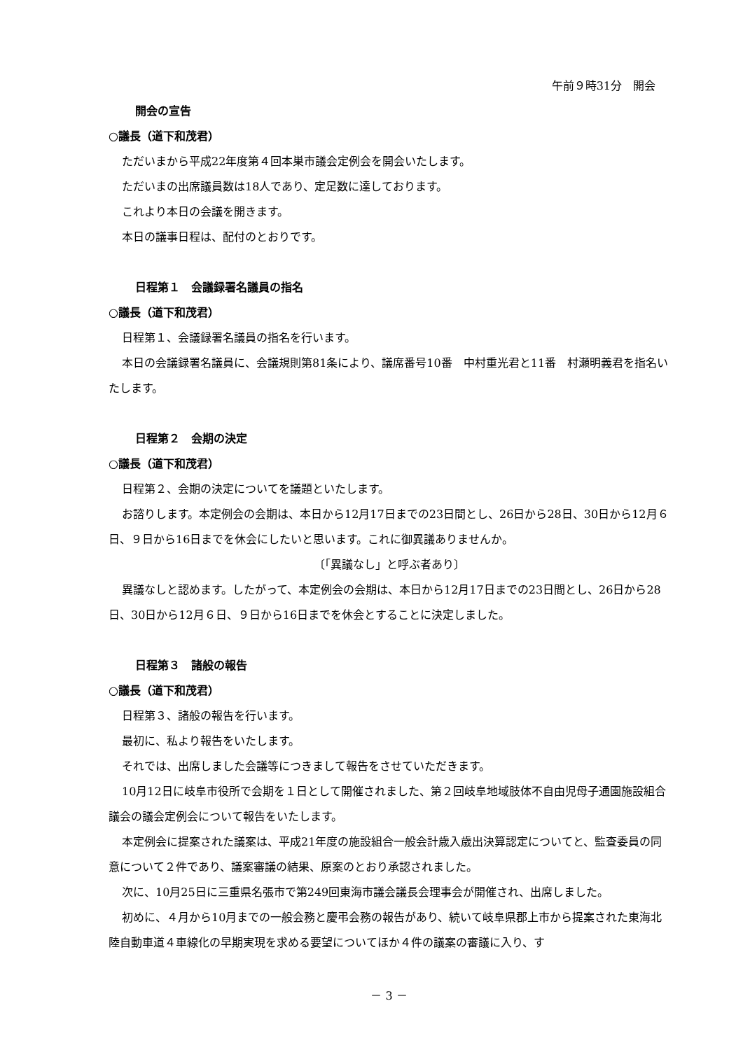午前９時31分　開会
開会の宣告
○議長（道下和茂君）
ただいまから平成22年度第４回本巣市議会定例会を開会いたします。
ただいまの出席議員数は18人であり、定足数に達しております。
これより本日の会議を開きます。
本日の議事日程は、配付のとおりです。
日程第１　会議録署名議員の指名
○議長（道下和茂君）
日程第１、会議録署名議員の指名を行います。
本日の会議録署名議員に、会議規則第81条により、議席番号10番　中村重光君と11番　村瀬明義君を指名いたします。
日程第２　会期の決定
○議長（道下和茂君）
日程第２、会期の決定についてを議題といたします。
お諮りします。本定例会の会期は、本日から12月17日までの23日間とし、26日から28日、30日から12月６日、９日から16日までを休会にしたいと思います。これに御異議ありませんか。
〔「異議なし」と呼ぶ者あり〕
異議なしと認めます。したがって、本定例会の会期は、本日から12月17日までの23日間とし、26日から28日、30日から12月６日、９日から16日までを休会とすることに決定しました。
日程第３　諸般の報告
○議長（道下和茂君）
日程第３、諸般の報告を行います。
最初に、私より報告をいたします。
それでは、出席しました会議等につきまして報告をさせていただきます。
10月12日に岐阜市役所で会期を１日として開催されました、第２回岐阜地域肢体不自由児母子通園施設組合議会の議会定例会について報告をいたします。
本定例会に提案された議案は、平成21年度の施設組合一般会計歳入歳出決算認定についてと、監査委員の同意について２件であり、議案審議の結果、原案のとおり承認されました。
次に、10月25日に三重県名張市で第249回東海市議会議長会理事会が開催され、出席しました。
初めに、４月から10月までの一般会務と慶弔会務の報告があり、続いて岐阜県郡上市から提案された東海北陸自動車道４車線化の早期実現を求める要望についてほか４件の議案の審議に入り、す
－ 3 －